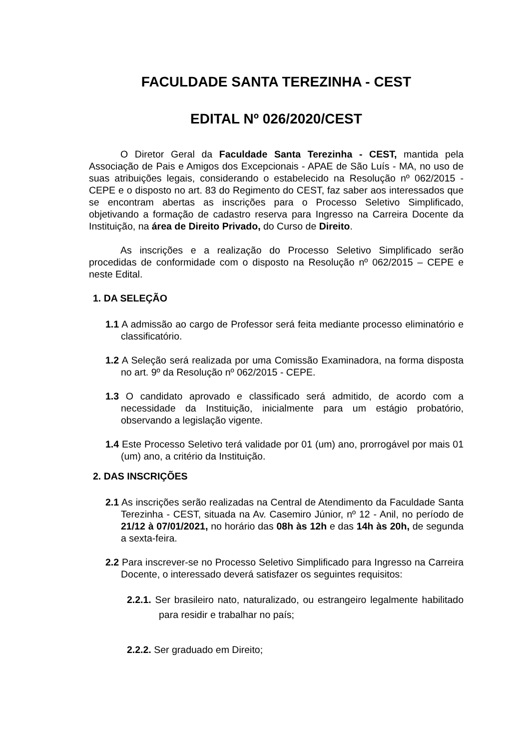FACULDADE SANTA TEREZINHA - CEST
EDITAL Nº 026/2020/CEST
O Diretor Geral da Faculdade Santa Terezinha - CEST, mantida pela Associação de Pais e Amigos dos Excepcionais - APAE de São Luís - MA, no uso de suas atribuições legais, considerando o estabelecido na Resolução nº 062/2015 - CEPE e o disposto no art. 83 do Regimento do CEST, faz saber aos interessados que se encontram abertas as inscrições para o Processo Seletivo Simplificado, objetivando a formação de cadastro reserva para Ingresso na Carreira Docente da Instituição, na área de Direito Privado, do Curso de Direito.
As inscrições e a realização do Processo Seletivo Simplificado serão procedidas de conformidade com o disposto na Resolução nº 062/2015 – CEPE e neste Edital.
1. DA SELEÇÃO
1.1 A admissão ao cargo de Professor será feita mediante processo eliminatório e classificatório.
1.2 A Seleção será realizada por uma Comissão Examinadora, na forma disposta no art. 9º da Resolução nº 062/2015 - CEPE.
1.3 O candidato aprovado e classificado será admitido, de acordo com a necessidade da Instituição, inicialmente para um estágio probatório, observando a legislação vigente.
1.4 Este Processo Seletivo terá validade por 01 (um) ano, prorrogável por mais 01 (um) ano, a critério da Instituição.
2. DAS INSCRIÇÕES
2.1 As inscrições serão realizadas na Central de Atendimento da Faculdade Santa Terezinha - CEST, situada na Av. Casemiro Júnior, nº 12 - Anil, no período de 21/12 à 07/01/2021, no horário das 08h às 12h e das 14h às 20h, de segunda a sexta-feira.
2.2 Para inscrever-se no Processo Seletivo Simplificado para Ingresso na Carreira Docente, o interessado deverá satisfazer os seguintes requisitos:
2.2.1. Ser brasileiro nato, naturalizado, ou estrangeiro legalmente habilitado para residir e trabalhar no país;
2.2.2. Ser graduado em Direito;